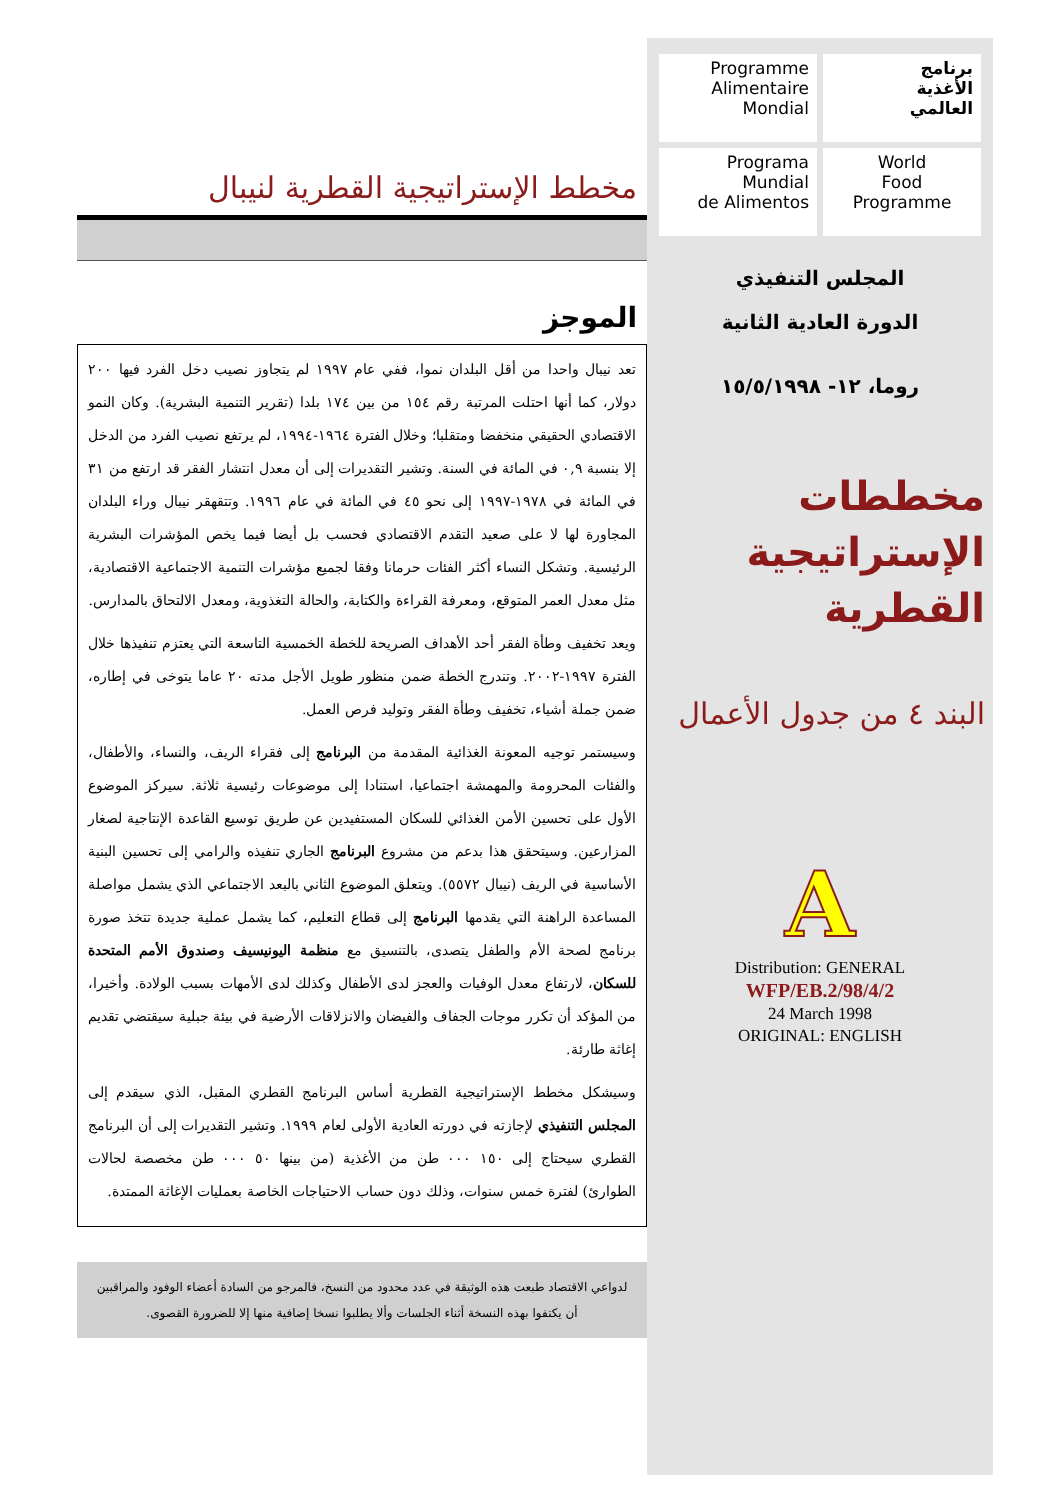Programme
Alimentaire
Mondial
برنامج
الأغذية
العالمي
Programa
Mundial
de Alimentos
World
Food
Programme
المجلس التنفيذي
الدورة العادية الثانية
روما، ١٢- ١٥/٥/١٩٩٨
مخططات الإستراتيجية القطرية
البند ٤ من جدول الأعمال
A
Distribution: GENERAL
WFP/EB.2/98/4/2
24 March 1998
ORIGINAL: ENGLISH
مخطط الإستراتيجية القطرية لنيبال
الموجز
تعد نيبال واحدا من أقل البلدان نموا، ففي عام ١٩٩٧ لم يتجاوز نصيب دخل الفرد فيها ٢٠٠ دولار، كما أنها احتلت المرتبة رقم ١٥٤ من بين ١٧٤ بلدا (تقرير التنمية البشرية). وكان النمو الاقتصادي الحقيقي منخفضا ومتقلبا؛ وخلال الفترة ١٩٦٤-١٩٩٤، لم يرتفع نصيب الفرد من الدخل إلا بنسبة ٠,٩ في المائة في السنة. وتشير التقديرات إلى أن معدل انتشار الفقر قد ارتفع من ٣١ في المائة في ١٩٧٨-١٩٩٧ إلى نحو ٤٥ في المائة في عام ١٩٩٦. وتتقهقر نيبال وراء البلدان المجاورة لها لا على صعيد التقدم الاقتصادي فحسب بل أيضا فيما يخص المؤشرات البشرية الرئيسية. وتشكل النساء أكثر الفئات حرمانا وفقا لجميع مؤشرات التنمية الاجتماعية الاقتصادية، مثل معدل العمر المتوقع، ومعرفة القراءة والكتابة، والحالة التغذوية، ومعدل الالتحاق بالمدارس.
ويعد تخفيف وطأة الفقر أحد الأهداف الصريحة للخطة الخمسية التاسعة التي يعتزم تنفيذها خلال الفترة ١٩٩٧-٢٠٠٢. وتندرج الخطة ضمن منظور طويل الأجل مدته ٢٠ عاما يتوخى في إطاره، ضمن جملة أشياء، تخفيف وطأة الفقر وتوليد فرص العمل.
وسيستمر توجيه المعونة الغذائية المقدمة من البرنامج إلى فقراء الريف، والنساء، والأطفال، والفئات المحرومة والمهمشة اجتماعيا، استنادا إلى موضوعات رئيسية ثلاثة. سيركز الموضوع الأول على تحسين الأمن الغذائي للسكان المستفيدين عن طريق توسيع القاعدة الإنتاجية لصغار المزارعين. وسيتحقق هذا بدعم من مشروع البرنامج الجاري تنفيذه والرامي إلى تحسين البنية الأساسية في الريف (نيبال ٥٥٧٢). ويتعلق الموضوع الثاني بالبعد الاجتماعي الذي يشمل مواصلة المساعدة الراهنة التي يقدمها البرنامج إلى قطاع التعليم، كما يشمل عملية جديدة تتخذ صورة برنامج لصحة الأم والطفل يتصدى، بالتنسيق مع منظمة اليونيسيف وصندوق الأمم المتحدة للسكان، لارتفاع معدل الوفيات والعجز لدى الأطفال وكذلك لدى الأمهات بسبب الولادة. وأخيرا، من المؤكد أن تكرر موجات الجفاف والفيضان والانزلاقات الأرضية في بيئة جبلية سيقتضي تقديم إغاثة طارئة.
وسيشكل مخطط الإستراتيجية القطرية أساس البرنامج القطري المقبل، الذي سيقدم إلى المجلس التنفيذي لإجازته في دورته العادية الأولى لعام ١٩٩٩. وتشير التقديرات إلى أن البرنامج القطري سيحتاج إلى ١٥٠ ٠٠٠ طن من الأغذية (من بينها ٥٠ ٠٠٠ طن مخصصة لحالات الطوارئ) لفترة خمس سنوات، وذلك دون حساب الاحتياجات الخاصة بعمليات الإغاثة الممتدة.
لدواعي الاقتصاد طبعت هذه الوثيقة في عدد محدود من النسخ، فالمرجو من السادة أعضاء الوفود والمراقبين أن يكتفوا بهذه النسخة أثناء الجلسات وألا يطلبوا نسخا إضافية منها إلا للضرورة القصوى.